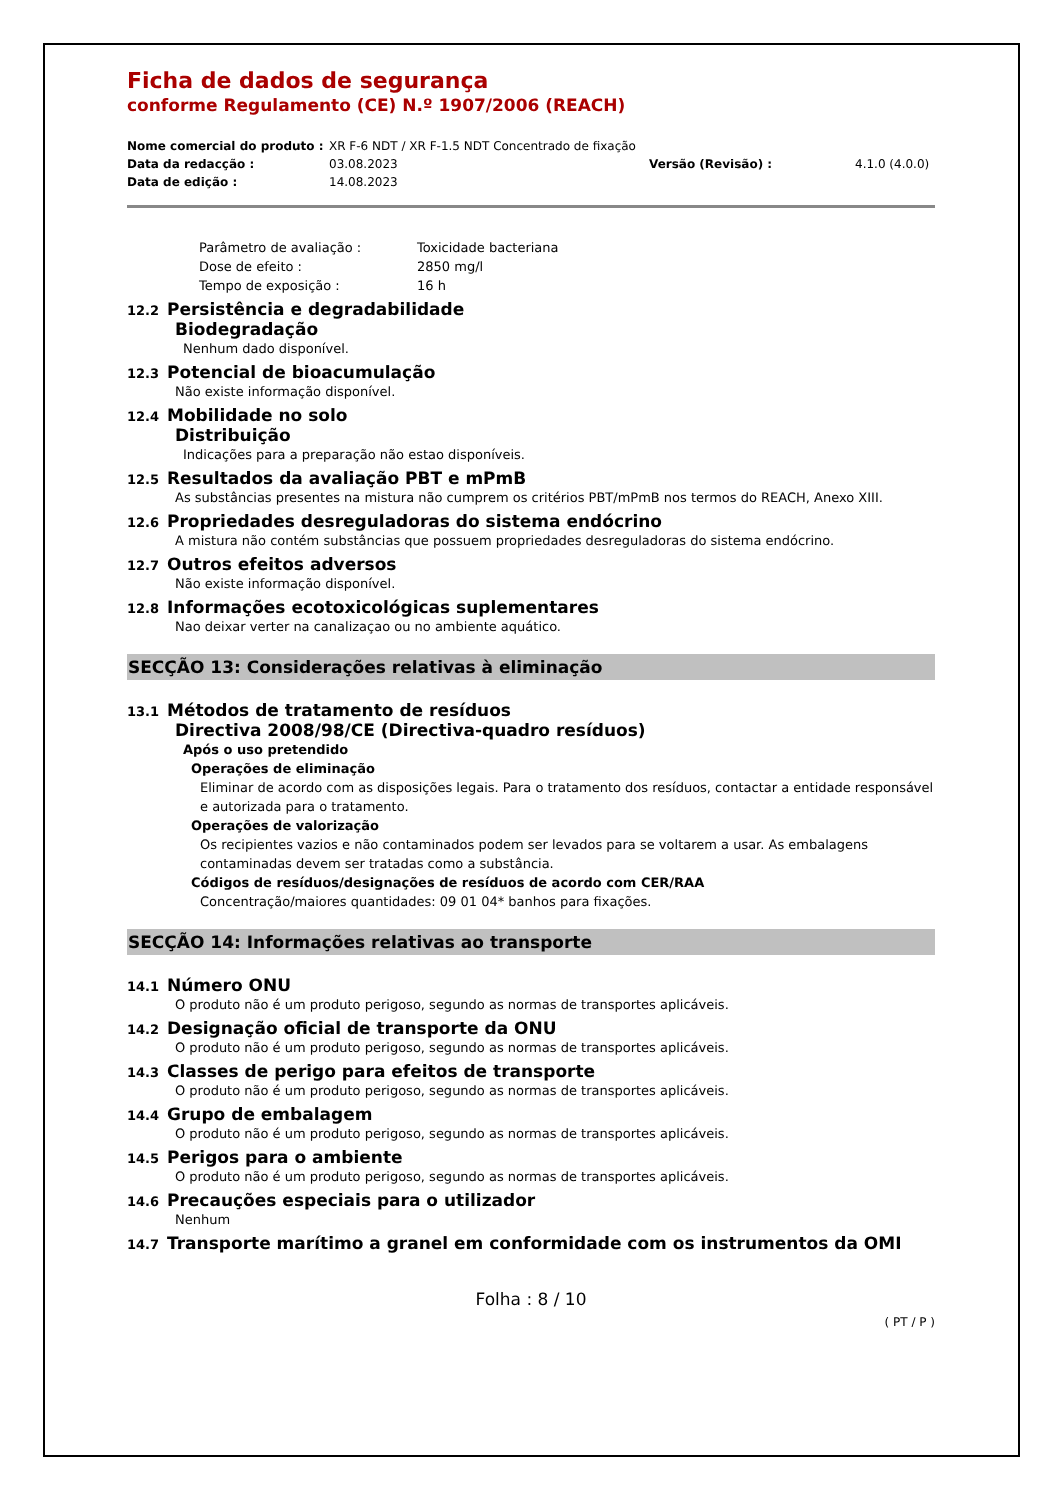Ficha de dados de segurança
conforme Regulamento (CE) N.º 1907/2006 (REACH)
Nome comercial do produto :
XR F-6 NDT / XR F-1.5 NDT Concentrado de fixação
Data da redacção :
03.08.2023
Versão (Revisão) :
4.1.0 (4.0.0)
Data de edição :
14.08.2023
Parâmetro de avaliação :
Toxicidade bacteriana
Dose de efeito :
2850 mg/l
Tempo de exposição :
16 h
12.2 Persistência e degradabilidade
Biodegradação
Nenhum dado disponível.
12.3 Potencial de bioacumulação
Não existe informação disponível.
12.4 Mobilidade no solo
Distribuição
Indicações para a preparação não estao disponíveis.
12.5 Resultados da avaliação PBT e mPmB
As substâncias presentes na mistura não cumprem os critérios PBT/mPmB nos termos do REACH, Anexo XIII.
12.6 Propriedades desreguladoras do sistema endócrino
A mistura não contém substâncias que possuem propriedades desreguladoras do sistema endócrino.
12.7 Outros efeitos adversos
Não existe informação disponível.
12.8 Informações ecotoxicológicas suplementares
Nao deixar verter na canalizaçao ou no ambiente aquático.
SECÇÃO 13: Considerações relativas à eliminação
13.1 Métodos de tratamento de resíduos
Directiva 2008/98/CE (Directiva-quadro resíduos)
Após o uso pretendido
Operações de eliminação
Eliminar de acordo com as disposições legais. Para o tratamento dos resíduos, contactar a entidade responsável e autorizada para o tratamento.
Operações de valorização
Os recipientes vazios e não contaminados podem ser levados para se voltarem a usar. As embalagens contaminadas devem ser tratadas como a substância.
Códigos de resíduos/designações de resíduos de acordo com CER/RAA
Concentração/maiores quantidades: 09 01 04* banhos para fixações.
SECÇÃO 14: Informações relativas ao transporte
14.1 Número ONU
O produto não é um produto perigoso, segundo as normas de transportes aplicáveis.
14.2 Designação oficial de transporte da ONU
O produto não é um produto perigoso, segundo as normas de transportes aplicáveis.
14.3 Classes de perigo para efeitos de transporte
O produto não é um produto perigoso, segundo as normas de transportes aplicáveis.
14.4 Grupo de embalagem
O produto não é um produto perigoso, segundo as normas de transportes aplicáveis.
14.5 Perigos para o ambiente
O produto não é um produto perigoso, segundo as normas de transportes aplicáveis.
14.6 Precauções especiais para o utilizador
Nenhum
14.7 Transporte marítimo a granel em conformidade com os instrumentos da OMI
Folha : 8 / 10
( PT / P )